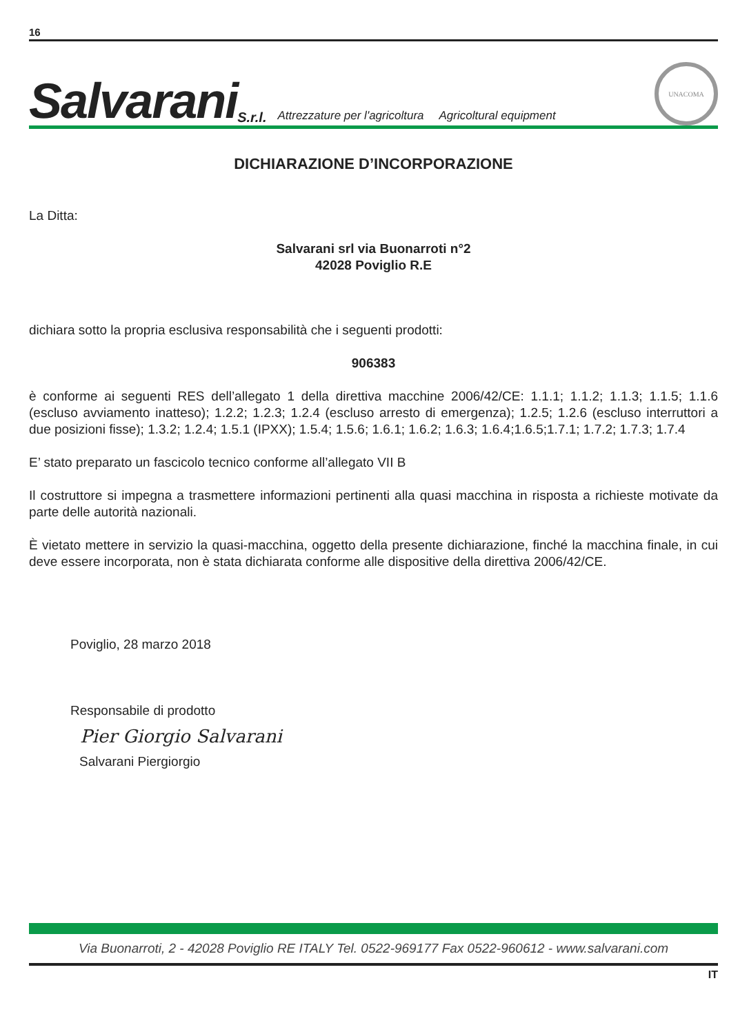16
Salvarani S.r.l. Attrezzature per l'agricoltura Agricoltural equipment
UNACOMA
DICHIARAZIONE D’INCORPORAZIONE
La Ditta:
Salvarani srl via Buonarroti n°2
42028 Poviglio R.E
dichiara sotto la propria esclusiva responsabilità che i seguenti prodotti:
906383
è conforme ai seguenti RES dell’allegato 1 della direttiva macchine 2006/42/CE: 1.1.1; 1.1.2; 1.1.3; 1.1.5; 1.1.6 (escluso avviamento inatteso); 1.2.2; 1.2.3; 1.2.4 (escluso arresto di emergenza); 1.2.5; 1.2.6 (escluso interruttori a due posizioni fisse); 1.3.2; 1.2.4; 1.5.1 (IPXX); 1.5.4; 1.5.6; 1.6.1; 1.6.2; 1.6.3; 1.6.4;1.6.5;1.7.1; 1.7.2; 1.7.3; 1.7.4
E’ stato preparato un fascicolo tecnico conforme all’allegato VII B
Il costruttore si impegna a trasmettere informazioni pertinenti alla quasi macchina in risposta a richieste motivate da parte delle autorità nazionali.
È vietato mettere in servizio la quasi-macchina, oggetto della presente dichiarazione, finché la macchina finale, in cui deve essere incorporata, non è stata dichiarata conforme alle dispositive della direttiva 2006/42/CE.
Poviglio, 28 marzo 2018
Responsabile di prodotto
Pier Giorgio Salvarani
Salvarani Piergiorgio
Via Buonarroti, 2 - 42028 Poviglio RE ITALY Tel. 0522-969177 Fax 0522-960612 - www.salvarani.com
IT